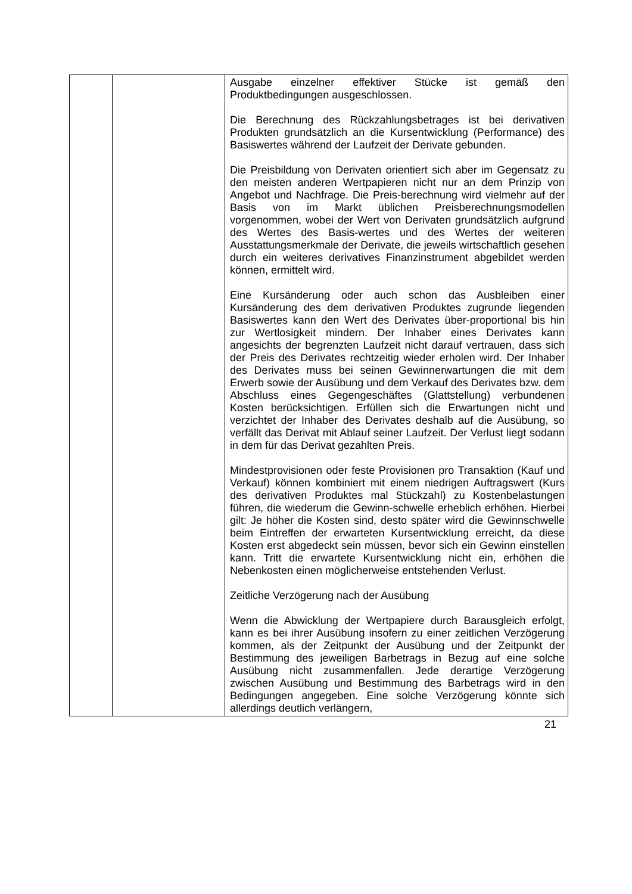| | | Ausgabe einzelner effektiver Stücke ist gemäß den Produktbedingungen ausgeschlossen. Die Berechnung des Rückzahlungsbetrages ist bei derivativen Produkten grundsätzlich an die Kursentwicklung (Performance) des Basiswertes während der Laufzeit der Derivate gebunden. Die Preisbildung von Derivaten orientiert sich aber im Gegensatz zu den meisten anderen Wertpapieren nicht nur an dem Prinzip von Angebot und Nachfrage. Die Preis-berechnung wird vielmehr auf der Basis von im Markt üblichen Preisberechnungsmodellen vorgenommen, wobei der Wert von Derivaten grundsätzlich aufgrund des Wertes des Basis-wertes und des Wertes der weiteren Ausstattungsmerkmale der Derivate, die jeweils wirtschaftlich gesehen durch ein weiteres derivatives Finanzinstrument abgebildet werden können, ermittelt wird. Eine Kursänderung oder auch schon das Ausbleiben einer Kursänderung des dem derivativen Produktes zugrunde liegenden Basiswertes kann den Wert des Derivates über-proportional bis hin zur Wertlosigkeit mindern. Der Inhaber eines Derivates kann angesichts der begrenzten Laufzeit nicht darauf vertrauen, dass sich der Preis des Derivates rechtzeitig wieder erholen wird. Der Inhaber des Derivates muss bei seinen Gewinnerwartungen die mit dem Erwerb sowie der Ausübung und dem Verkauf des Derivates bzw. dem Abschluss eines Gegengeschäftes (Glattstellung) verbundenen Kosten berücksichtigen. Erfüllen sich die Erwartungen nicht und verzichtet der Inhaber des Derivates deshalb auf die Ausübung, so verfällt das Derivat mit Ablauf seiner Laufzeit. Der Verlust liegt sodann in dem für das Derivat gezahlten Preis. Mindestprovisionen oder feste Provisionen pro Transaktion (Kauf und Verkauf) können kombiniert mit einem niedrigen Auftragswert (Kurs des derivativen Produktes mal Stückzahl) zu Kostenbelastungen führen, die wiederum die Gewinn-schwelle erheblich erhöhen. Hierbei gilt: Je höher die Kosten sind, desto später wird die Gewinnschwelle beim Eintreffen der erwarteten Kursentwicklung erreicht, da diese Kosten erst abgedeckt sein müssen, bevor sich ein Gewinn einstellen kann. Tritt die erwartete Kursentwicklung nicht ein, erhöhen die Nebenkosten einen möglicherweise entstehenden Verlust. Zeitliche Verzögerung nach der Ausübung Wenn die Abwicklung der Wertpapiere durch Barausgleich erfolgt, kann es bei ihrer Ausübung insofern zu einer zeitlichen Verzögerung kommen, als der Zeitpunkt der Ausübung und der Zeitpunkt der Bestimmung des jeweiligen Barbetrags in Bezug auf eine solche Ausübung nicht zusammenfallen. Jede derartige Verzögerung zwischen Ausübung und Bestimmung des Barbetrags wird in den Bedingungen angegeben. Eine solche Verzögerung könnte sich allerdings deutlich verlängern, |
21